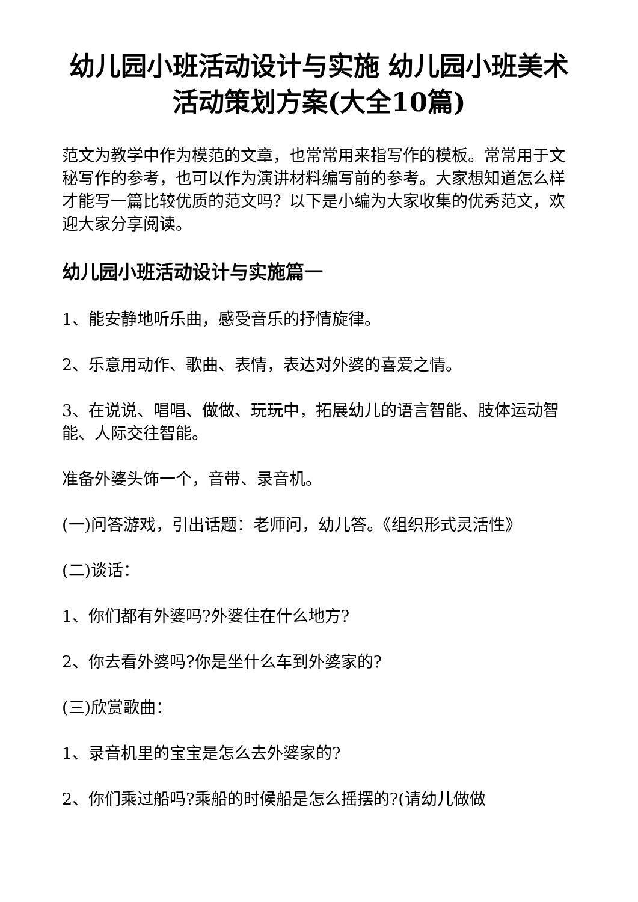幼儿园小班活动设计与实施 幼儿园小班美术活动策划方案(大全10篇)
范文为教学中作为模范的文章，也常常用来指写作的模板。常常用于文秘写作的参考，也可以作为演讲材料编写前的参考。大家想知道怎么样才能写一篇比较优质的范文吗？以下是小编为大家收集的优秀范文，欢迎大家分享阅读。
幼儿园小班活动设计与实施篇一
1、能安静地听乐曲，感受音乐的抒情旋律。
2、乐意用动作、歌曲、表情，表达对外婆的喜爱之情。
3、在说说、唱唱、做做、玩玩中，拓展幼儿的语言智能、肢体运动智能、人际交往智能。
准备外婆头饰一个，音带、录音机。
(一)问答游戏，引出话题：老师问，幼儿答。《组织形式灵活性》
(二)谈话：
1、你们都有外婆吗?外婆住在什么地方?
2、你去看外婆吗?你是坐什么车到外婆家的?
(三)欣赏歌曲：
1、录音机里的宝宝是怎么去外婆家的?
2、你们乘过船吗?乘船的时候船是怎么摇摆的?(请幼儿做做